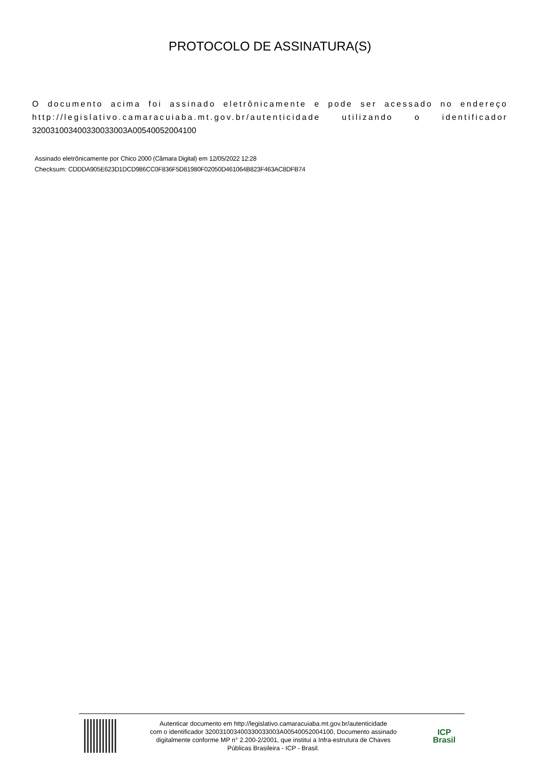PROTOCOLO DE ASSINATURA(S)
O documento acima foi assinado eletrônicamente e pode ser acessado no endereço http://legislativo.camaracuiaba.mt.gov.br/autenticidade utilizando o identificador 320031003400330033003A00540052004100
Assinado eletrônicamente por Chico 2000 (Câmara Digital) em 12/05/2022 12:28
Checksum: CDDDA905E623D1DCD986CC0F836F5D81980F02050D461064B823F463AC8DFB74
Autenticar documento em http://legislativo.camaracuiaba.mt.gov.br/autenticidade
com o identificador 320031003400330033003A00540052004100, Documento assinado
digitalmente conforme MP n° 2.200-2/2001, que institui a Infra-estrutura de Chaves
Públicas Brasileira - ICP - Brasil.
ICP
Brasil